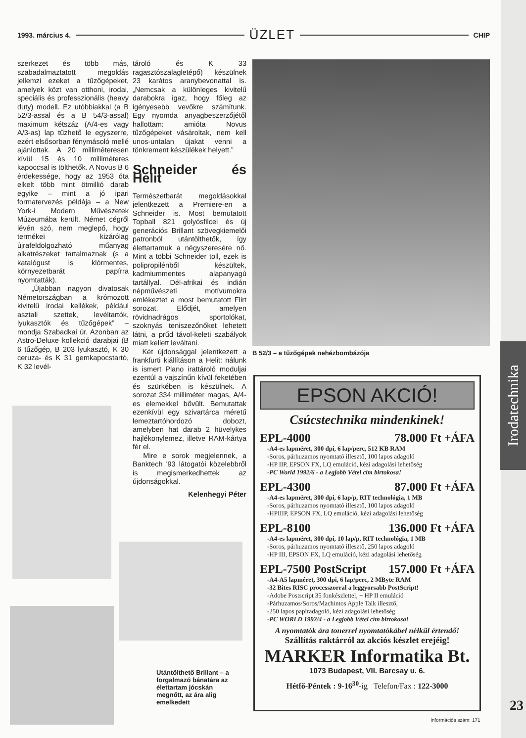Irodatechnika
1993. március 4. ÜZLET CHIP
szerkezet és több más, szabadalmaztatott megoldás jellemzi ezeket a tűzőgépeket, amelyek közt van otthoni, irodai, speciális és professzionális (heavy duty) modell. Ez utóbbiakkal (a B 52/3-assal és a B 54/3-assal) maximum kétszáz (A/4-es vagy A/3-as) lap tűzhető le egyszerre, ezért elsősorban fénymásoló mellé ajánlottak. A 20 milliméteresen kívül 15 és 10 milliméteres kapoccsal is tölthetők. A Novus B 6 érdekessége, hogy az 1953 óta elkelt több mint ötmillió darab egyike – mint a jó ipari formatervezés példája – a New York-i Modern Művészetek Múzeumába került. Német cégről lévén szó, nem meglepő, hogy termékei kizárólag újrafeldolgozható műanyag alkatrészeket tartalmaznak (s a katalógust is klórmentes, környezetbarát papírra nyomtatták).
„Újabban nagyon divatosak Németországban a krómozott kivitelű irodai kellékek, például asztali szettek, levéltartók, lyukasztók és tűzőgépek” – mondja Szabadkai úr. Azonban az Astro-Deluxe kollekció darabjai (B 6 tűzőgép, B 203 lyukasztó, K 30 ceruza- és K 31 gemkapocstartó, K 32 levél-
tároló és K 33 ragasztószalagletépő) készülnek 23 karátos aranybevonattal is. „Nemcsak a különleges kivitelű darabokra igaz, hogy főleg az igényesebb vevőkre számítunk. Egy nyomda anyagbeszerzőjétől hallottam: amióta Novus tűzőgépeket vásároltak, nem kell unos-untalan újakat venni a tönkrement készülékek helyett.”
Schneider és Helit
Természetbarát megoldásokkal jelentkezett a Premiere-en a Schneider is. Most bemutatott Topball 821 golyósfilcei és új generációs Brillant szövegkiemelői patronból utántölthetők, így élettartamuk a négyszeresére nő. Mint a többi Schneider toll, ezek is polipropilénből készültek, kadmiummentes alapanyagú tartállyal. Dél-afrikai és indián népművészeti motívumokra emlékeztet a most bemutatott Flirt sorozat. Elődjét, amelyen rövidnadrágos sportolókat, szoknyás teniszezőnőket lehetett látni, a prűd távol-keleti szabályok miatt kellett leváltani.
Két újdonsággal jelentkezett a frankfurti kiállításon a Helit: nálunk is ismert Plano irattároló moduljai ezentúl a vajszínűn kívül feketében és szürkében is készülnek. A sorozat 334 milliméter magas, A/4-es elemekkel bővült. Bemutattak ezenkívül egy szivartárca méretű lemeztartóhordozó dobozt, amelyben hat darab 2 hüvelykes hajlékonylemez, illetve RAM-kártya fér el.
Mire e sorok megjelennek, a Banktech '93 látogatói közelebbről is megismerkedhettek az újdonságokkal.
Kelenhegyi Péter
B 52/3 – a tűzőgépek nehézbombázója
Utántölthető Brillant – a forgalmazó bánatára az élettartam jócskán megnőtt, az ára alig emelkedett
EPSON AKCIÓ!
Csúcstechnika mindenkinek!
EPL-4000 78.000 Ft +ÁFA
-A4-es lapméret, 300 dpi, 6 lap/perc, 512 KB RAM
-Soros, párhuzamos nyomtató illesztő, 100 lapos adagoló
-HP IIP, EPSON FX, LQ emuláció, kézi adagolási lehetőség
-PC World 1992/6 - a Legjobb Vétel cím birtokosa!
EPL-4300 87.000 Ft +ÁFA
-A4-es lapméret, 300 dpi, 6 lap/p, RIT technológia, 1 MB
-Soros, párhuzamos nyomtató illesztő, 100 lapos adagoló
-HPIIIP, EPSON FX, LQ emuláció, kézi adagolási lehetőség
EPL-8100 136.000 Ft +ÁFA
-A4-es lapméret, 300 dpi, 10 lap/p, RIT technológia, 1 MB
-Soros, párhuzamos nyomtató illesztő, 250 lapos adagoló
-HP III, EPSON FX, LQ emuláció, kézi adagolási lehetőség
EPL-7500 PostScript 157.000 Ft +ÁFA
-A4-A5 lapméret, 300 dpi, 6 lap/perc, 2 MByte RAM
-32 Bites RISC processzorral a leggyorsabb PostScript!
-Adobe Postscript 35 fonkészlettel, + HP II emuláció
-Párhuzamos/Soros/Machintos Apple Talk illesztő,
-250 lapos papíradagoló, kézi adagolási lehetőség
-PC WORLD 1992/4 - a Legjobb Vétel cím birtokosa!
A nyomtatók ára tonerrel nyomtatókábel nélkül értendő!
Szállítás raktárról az akciós készlet erejéig!
MARKER Informatika Bt.
1073 Budapest, VII. Barcsay u. 6.
Hétfő-Péntek : 9-16<sup>30</sup>-ig Telefon/Fax : 122-3000
23
Információs szám: 171